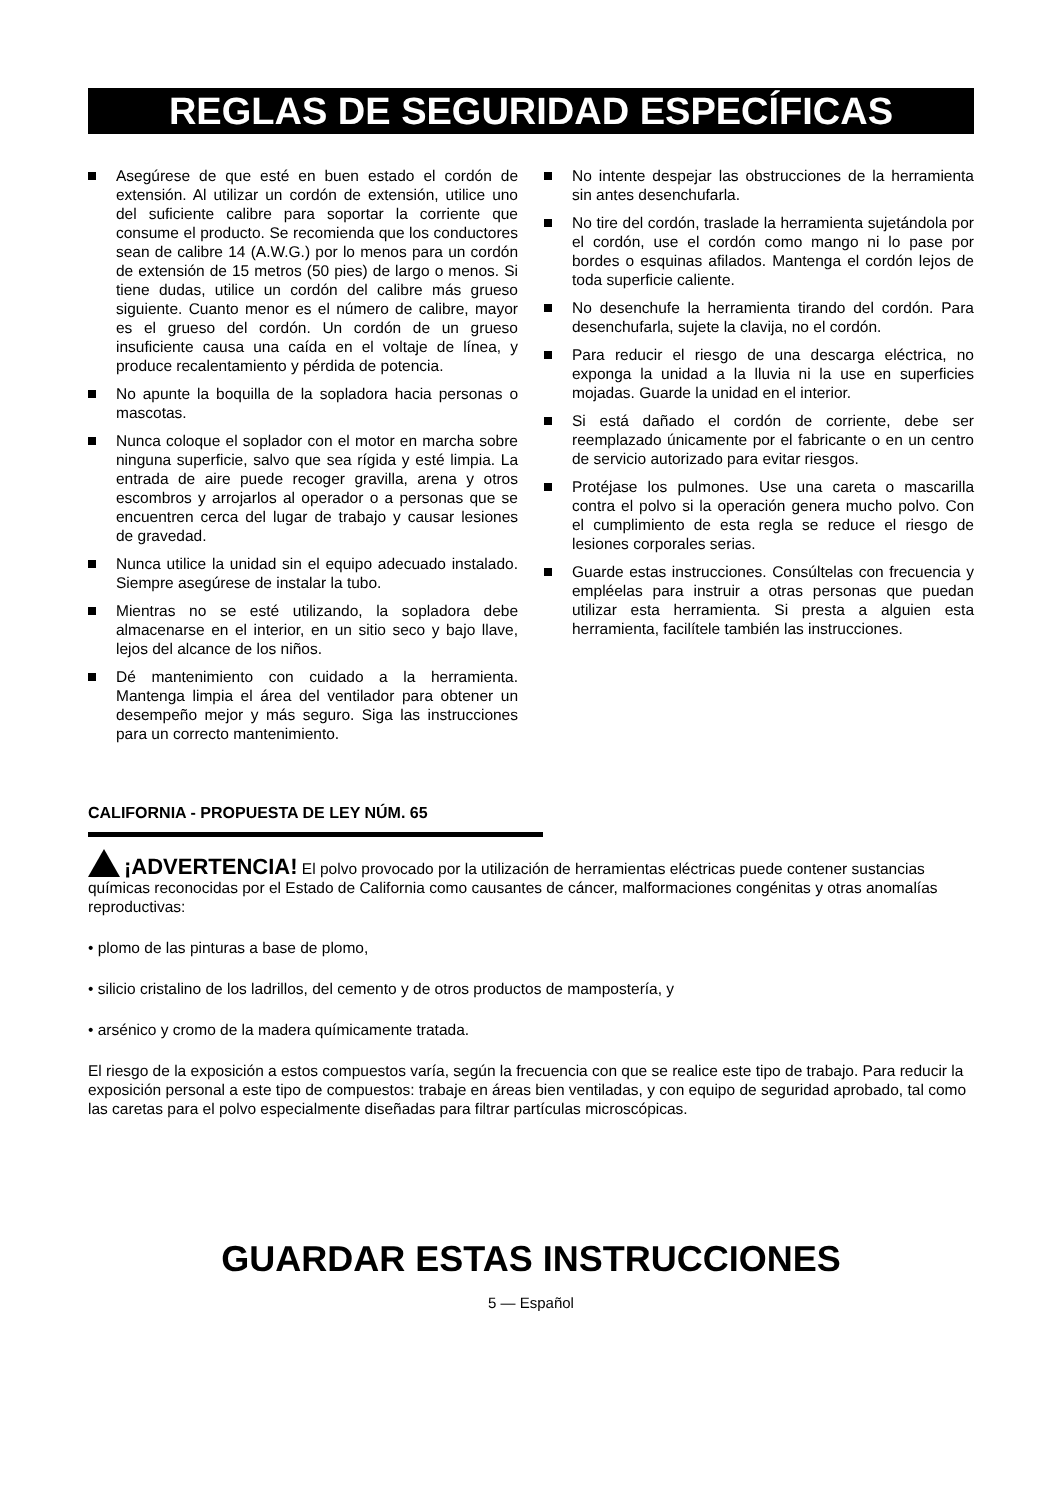REGLAS DE SEGURIDAD ESPECÍFICAS
Asegúrese de que esté en buen estado el cordón de extensión. Al utilizar un cordón de extensión, utilice uno del suficiente calibre para soportar la corriente que consume el producto. Se recomienda que los conductores sean de calibre 14 (A.W.G.) por lo menos para un cordón de extensión de 15 metros (50 pies) de largo o menos. Si tiene dudas, utilice un cordón del calibre más grueso siguiente. Cuanto menor es el número de calibre, mayor es el grueso del cordón. Un cordón de un grueso insuficiente causa una caída en el voltaje de línea, y produce recalentamiento y pérdida de potencia.
No apunte la boquilla de la sopladora hacia personas o mascotas.
Nunca coloque el soplador con el motor en marcha sobre ninguna superficie, salvo que sea rígida y esté limpia. La entrada de aire puede recoger gravilla, arena y otros escombros y arrojarlos al operador o a personas que se encuentren cerca del lugar de trabajo y causar lesiones de gravedad.
Nunca utilice la unidad sin el equipo adecuado instalado. Siempre asegúrese de instalar la tubo.
Mientras no se esté utilizando, la sopladora debe almacenarse en el interior, en un sitio seco y bajo llave, lejos del alcance de los niños.
Dé mantenimiento con cuidado a la herramienta. Mantenga limpia el área del ventilador para obtener un desempeño mejor y más seguro. Siga las instrucciones para un correcto mantenimiento.
No intente despejar las obstrucciones de la herramienta sin antes desenchufarla.
No tire del cordón, traslade la herramienta sujetándola por el cordón, use el cordón como mango ni lo pase por bordes o esquinas afilados. Mantenga el cordón lejos de toda superficie caliente.
No desenchufe la herramienta tirando del cordón. Para desenchufarla, sujete la clavija, no el cordón.
Para reducir el riesgo de una descarga eléctrica, no exponga la unidad a la lluvia ni la use en superficies mojadas. Guarde la unidad en el interior.
Si está dañado el cordón de corriente, debe ser reemplazado únicamente por el fabricante o en un centro de servicio autorizado para evitar riesgos.
Protéjase los pulmones. Use una careta o mascarilla contra el polvo si la operación genera mucho polvo. Con el cumplimiento de esta regla se reduce el riesgo de lesiones corporales serias.
Guarde estas instrucciones. Consúltelas con frecuencia y empléelas para instruir a otras personas que puedan utilizar esta herramienta. Si presta a alguien esta herramienta, facilítele también las instrucciones.
CALIFORNIA - PROPUESTA DE LEY NÚM. 65
¡ADVERTENCIA! El polvo provocado por la utilización de herramientas eléctricas puede contener sustancias químicas reconocidas por el Estado de California como causantes de cáncer, malformaciones congénitas y otras anomalías reproductivas:
• plomo de las pinturas a base de plomo,
• silicio cristalino de los ladrillos, del cemento y de otros productos de mampostería, y
• arsénico y cromo de la madera químicamente tratada.
El riesgo de la exposición a estos compuestos varía, según la frecuencia con que se realice este tipo de trabajo. Para reducir la exposición personal a este tipo de compuestos: trabaje en áreas bien ventiladas, y con equipo de seguridad aprobado, tal como las caretas para el polvo especialmente diseñadas para filtrar partículas microscópicas.
GUARDAR ESTAS INSTRUCCIONES
5 — Español